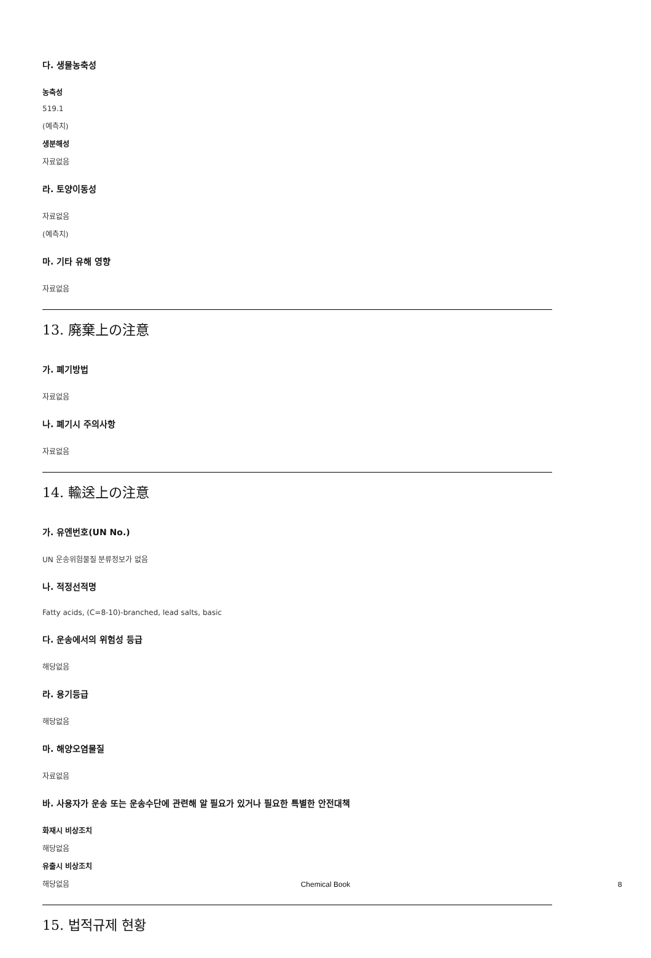다. 생물농축성
농축성
519.1
(예측치)
생분해성
자료없음
라. 토양이동성
자료없음
(예측치)
마. 기타 유해 영향
자료없음
13. 廃棄上の注意
가. 폐기방법
자료없음
나. 폐기시 주의사항
자료없음
14. 輸送上の注意
가. 유엔번호(UN No.)
UN 운송위험물질 분류정보가 없음
나. 적정선적명
Fatty acids, (C=8-10)-branched, lead salts, basic
다. 운송에서의 위험성 등급
해당없음
라. 용기등급
해당없음
마. 해양오염물질
자료없음
바. 사용자가 운송 또는 운송수단에 관련해 알 필요가 있거나 필요한 특별한 안전대책
화재시 비상조치
해당없음
유출시 비상조치
해당없음
15. 법적규제 현황
Chemical Book 8